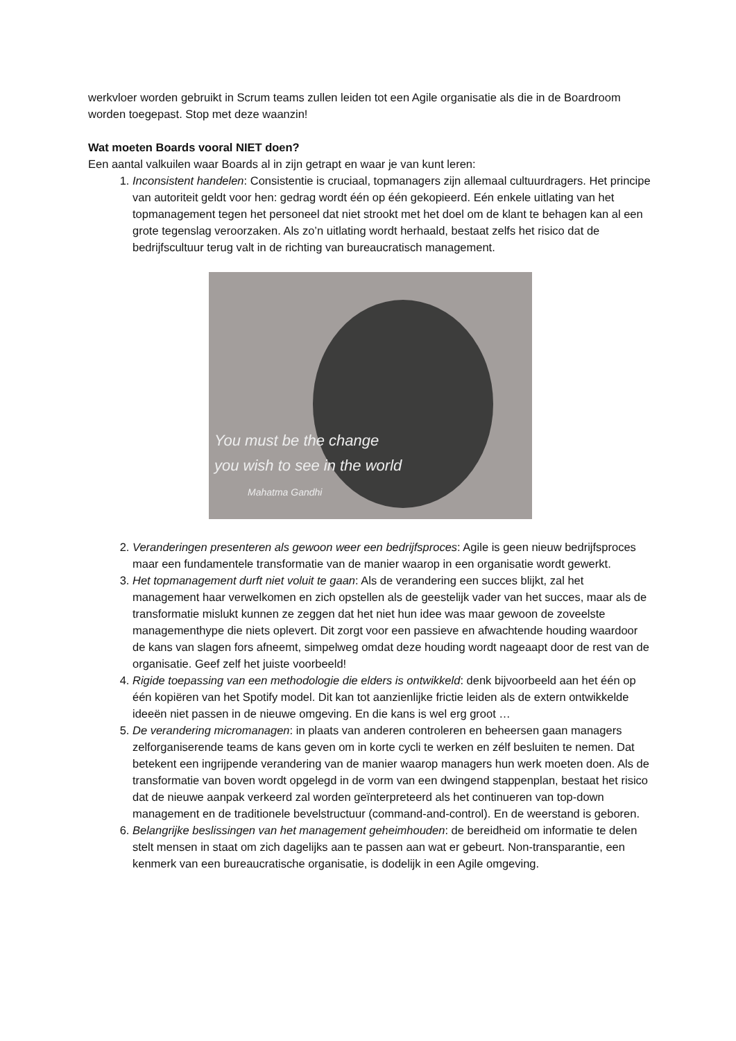werkvloer worden gebruikt in Scrum teams zullen leiden tot een Agile organisatie als die in de Boardroom worden toegepast. Stop met deze waanzin!
Wat moeten Boards vooral NIET doen?
Een aantal valkuilen waar Boards al in zijn getrapt en waar je van kunt leren:
1. Inconsistent handelen: Consistentie is cruciaal, topmanagers zijn allemaal cultuurdragers. Het principe van autoriteit geldt voor hen: gedrag wordt één op één gekopieerd. Eén enkele uitlating van het topmanagement tegen het personeel dat niet strookt met het doel om de klant te behagen kan al een grote tegenslag veroorzaken. Als zo’n uitlating wordt herhaald, bestaat zelfs het risico dat de bedrijfscultuur terug valt in de richting van bureaucratisch management.
You must be the change
you wish to see in the world
Mahatma Gandhi
2. Veranderingen presenteren als gewoon weer een bedrijfsproces: Agile is geen nieuw bedrijfsproces maar een fundamentele transformatie van de manier waarop in een organisatie wordt gewerkt.
3. Het topmanagement durft niet voluit te gaan: Als de verandering een succes blijkt, zal het management haar verwelkomen en zich opstellen als de geestelijk vader van het succes, maar als de transformatie mislukt kunnen ze zeggen dat het niet hun idee was maar gewoon de zoveelste managementhype die niets oplevert. Dit zorgt voor een passieve en afwachtende houding waardoor de kans van slagen fors afneemt, simpelweg omdat deze houding wordt nageaapt door de rest van de organisatie. Geef zelf het juiste voorbeeld!
4. Rigide toepassing van een methodologie die elders is ontwikkeld: denk bijvoorbeeld aan het één op één kopiëren van het Spotify model. Dit kan tot aanzienlijke frictie leiden als de extern ontwikkelde ideeën niet passen in de nieuwe omgeving. En die kans is wel erg groot …
5. De verandering micromanagen: in plaats van anderen controleren en beheersen gaan managers zelforganiserende teams de kans geven om in korte cycli te werken en zélf besluiten te nemen. Dat betekent een ingrijpende verandering van de manier waarop managers hun werk moeten doen. Als de transformatie van boven wordt opgelegd in de vorm van een dwingend stappenplan, bestaat het risico dat de nieuwe aanpak verkeerd zal worden geïnterpreteerd als het continueren van top-down management en de traditionele bevelstructuur (command-and-control). En de weerstand is geboren.
6. Belangrijke beslissingen van het management geheimhouden: de bereidheid om informatie te delen stelt mensen in staat om zich dagelijks aan te passen aan wat er gebeurt. Non-transparantie, een kenmerk van een bureaucratische organisatie, is dodelijk in een Agile omgeving.